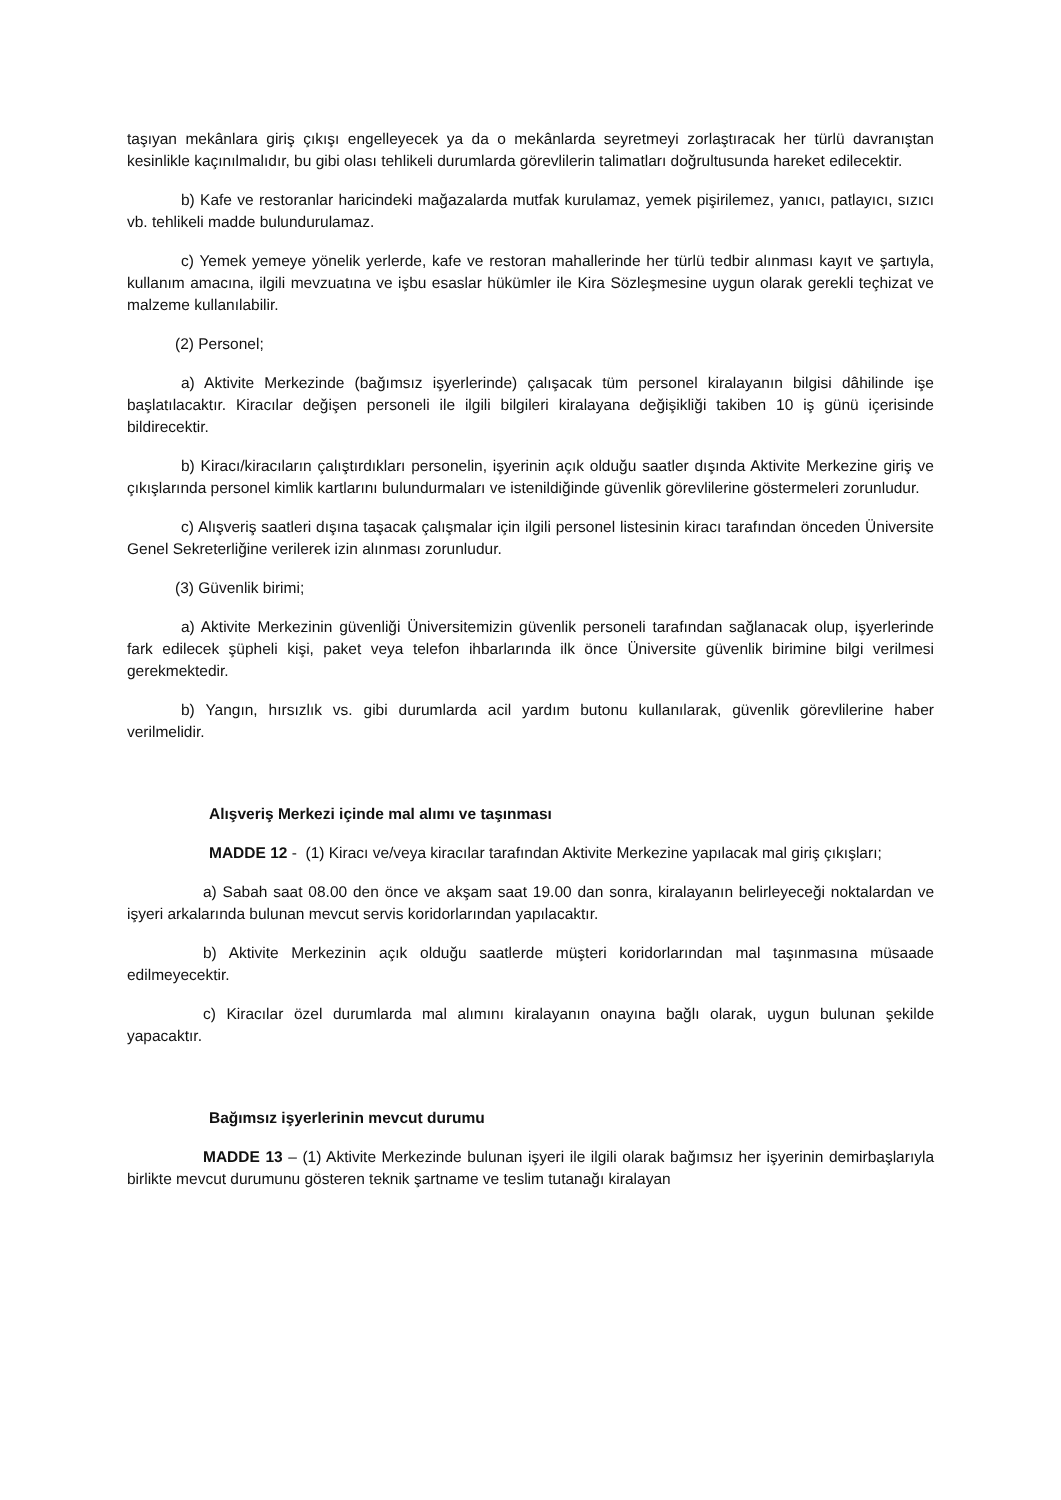taşıyan mekânlara giriş çıkışı engelleyecek ya da o mekânlarda seyretmeyi zorlaştıracak her türlü davranıştan kesinlikle kaçınılmalıdır, bu gibi olası tehlikeli durumlarda görevlilerin talimatları doğrultusunda hareket edilecektir.
b) Kafe ve restoranlar haricindeki mağazalarda mutfak kurulamaz, yemek pişirilemez, yanıcı, patlayıcı, sızıcı vb. tehlikeli madde bulundurulamaz.
c) Yemek yemeye yönelik yerlerde, kafe ve restoran mahallerinde her türlü tedbir alınması kayıt ve şartıyla, kullanım amacına, ilgili mevzuatına ve işbu esaslar hükümler ile Kira Sözleşmesine uygun olarak gerekli teçhizat ve malzeme kullanılabilir.
(2) Personel;
a) Aktivite Merkezinde (bağımsız işyerlerinde) çalışacak tüm personel kiralayanın bilgisi dâhilinde işe başlatılacaktır. Kiracılar değişen personeli ile ilgili bilgileri kiralayana değişikliği takiben 10 iş günü içerisinde bildirecektir.
b) Kiracı/kiracıların çalıştırdıkları personelin, işyerinin açık olduğu saatler dışında Aktivite Merkezine giriş ve çıkışlarında personel kimlik kartlarını bulundurmaları ve istenildiğinde güvenlik görevlilerine göstermeleri zorunludur.
c) Alışveriş saatleri dışına taşacak çalışmalar için ilgili personel listesinin kiracı tarafından önceden Üniversite Genel Sekreterliğine verilerek izin alınması zorunludur.
(3) Güvenlik birimi;
a) Aktivite Merkezinin güvenliği Üniversitemizin güvenlik personeli tarafından sağlanacak olup, işyerlerinde fark edilecek şüpheli kişi, paket veya telefon ihbarlarında ilk önce Üniversite güvenlik birimine bilgi verilmesi gerekmektedir.
b) Yangın, hırsızlık vs. gibi durumlarda acil yardım butonu kullanılarak, güvenlik görevlilerine haber verilmelidir.
Alışveriş Merkezi içinde mal alımı ve taşınması
MADDE 12 - (1) Kiracı ve/veya kiracılar tarafından Aktivite Merkezine yapılacak mal giriş çıkışları;
a) Sabah saat 08.00 den önce ve akşam saat 19.00 dan sonra, kiralayanın belirleyeceği noktalardan ve işyeri arkalarında bulunan mevcut servis koridorlarından yapılacaktır.
b) Aktivite Merkezinin açık olduğu saatlerde müşteri koridorlarından mal taşınmasına müsaade edilmeyecektir.
c) Kiracılar özel durumlarda mal alımını kiralayanın onayına bağlı olarak, uygun bulunan şekilde yapacaktır.
Bağımsız işyerlerinin mevcut durumu
MADDE 13 – (1) Aktivite Merkezinde bulunan işyeri ile ilgili olarak bağımsız her işyerinin demirbaşlarıyla birlikte mevcut durumunu gösteren teknik şartname ve teslim tutanağı kiralayan